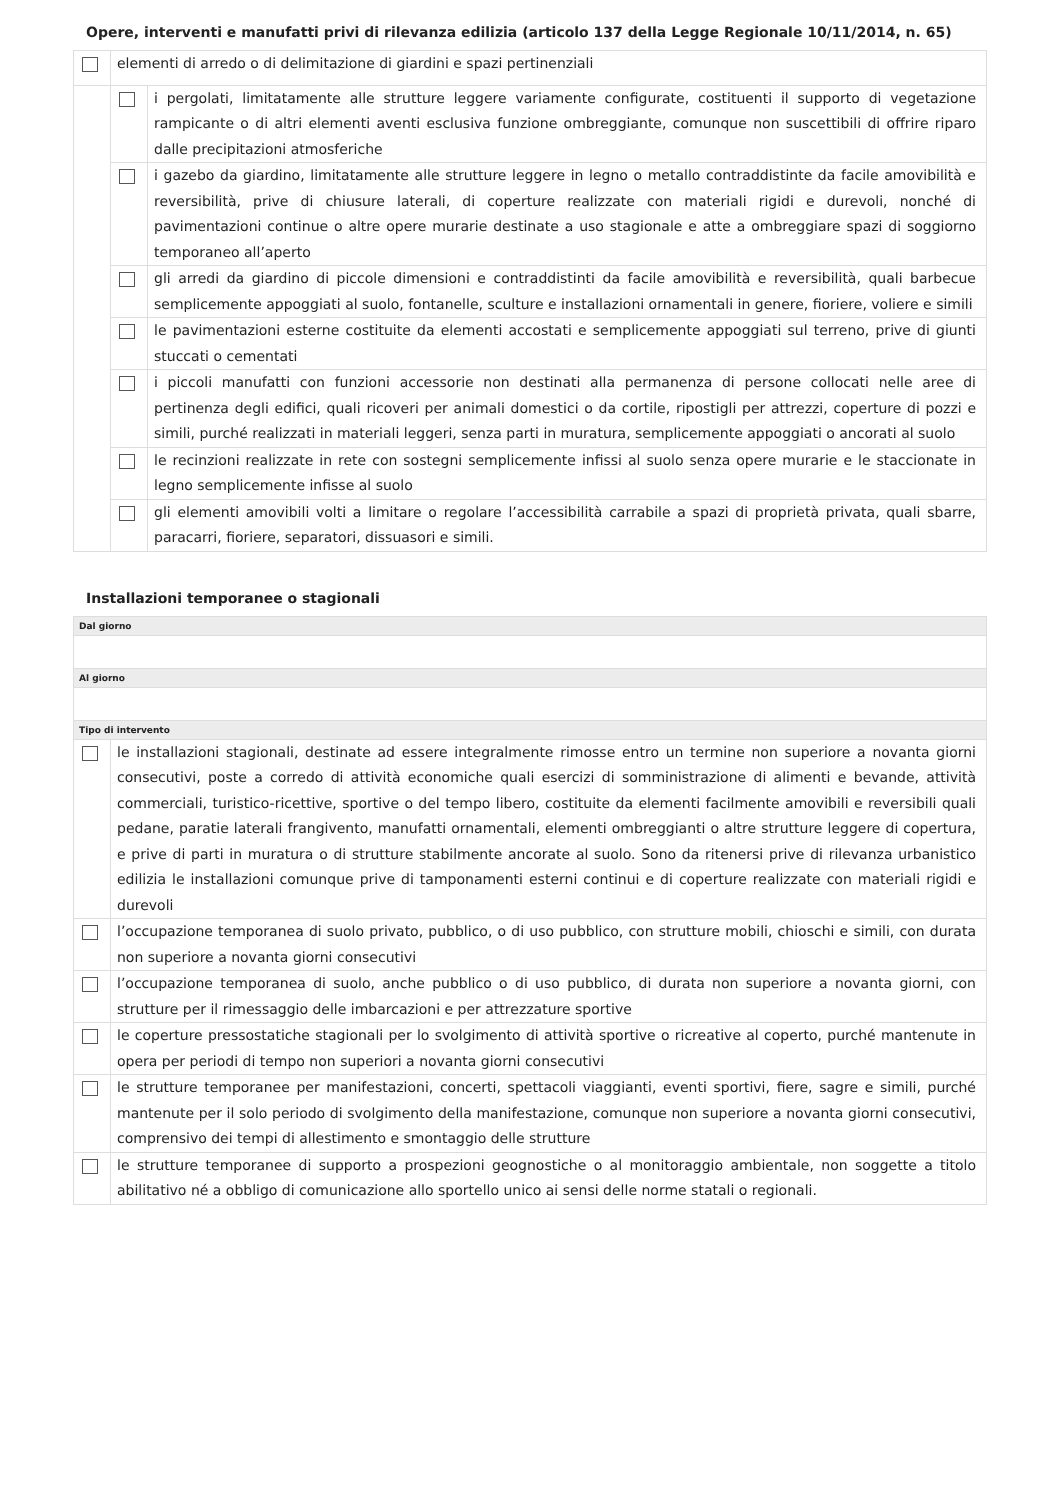Opere, interventi e manufatti privi di rilevanza edilizia (articolo 137 della Legge Regionale 10/11/2014, n. 65)
| | elementi di arredo o di delimitazione di giardini e spazi pertinenziali | |
| | | i pergolati, limitatamente alle strutture leggere variamente configurate, costituenti il supporto di vegetazione rampicante o di altri elementi aventi esclusiva funzione ombreggiante, comunque non suscettibili di offrire riparo dalle precipitazioni atmosferiche |
| | | i gazebo da giardino, limitatamente alle strutture leggere in legno o metallo contraddistinte da facile amovibilità e reversibilità, prive di chiusure laterali, di coperture realizzate con materiali rigidi e durevoli, nonché di pavimentazioni continue o altre opere murarie destinate a uso stagionale e atte a ombreggiare spazi di soggiorno temporaneo all’aperto |
| | | gli arredi da giardino di piccole dimensioni e contraddistinti da facile amovibilità e reversibilità, quali barbecue semplicemente appoggiati al suolo, fontanelle, sculture e installazioni ornamentali in genere, fioriere, voliere e simili |
| | | le pavimentazioni esterne costituite da elementi accostati e semplicemente appoggiati sul terreno, prive di giunti stuccati o cementati |
| | | i piccoli manufatti con funzioni accessorie non destinati alla permanenza di persone collocati nelle aree di pertinenza degli edifici, quali ricoveri per animali domestici o da cortile, ripostigli per attrezzi, coperture di pozzi e simili, purché realizzati in materiali leggeri, senza parti in muratura, semplicemente appoggiati o ancorati al suolo |
| | | le recinzioni realizzate in rete con sostegni semplicemente infissi al suolo senza opere murarie e le staccionate in legno semplicemente infisse al suolo |
| | | gli elementi amovibili volti a limitare o regolare l’accessibilità carrabile a spazi di proprietà privata, quali sbarre, paracarri, fioriere, separatori, dissuasori e simili. |
Installazioni temporanee o stagionali
| Dal giorno | |
| Al giorno | |
| Tipo di intervento | |
| | le installazioni stagionali, destinate ad essere integralmente rimosse entro un termine non superiore a novanta giorni consecutivi, poste a corredo di attività economiche quali esercizi di somministrazione di alimenti e bevande, attività commerciali, turistico-ricettive, sportive o del tempo libero, costituite da elementi facilmente amovibili e reversibili quali pedane, paratie laterali frangivento, manufatti ornamentali, elementi ombreggianti o altre strutture leggere di copertura, e prive di parti in muratura o di strutture stabilmente ancorate al suolo. Sono da ritenersi prive di rilevanza urbanistico edilizia le installazioni comunque prive di tamponamenti esterni continui e di coperture realizzate con materiali rigidi e durevoli |
| | l’occupazione temporanea di suolo privato, pubblico, o di uso pubblico, con strutture mobili, chioschi e simili, con durata non superiore a novanta giorni consecutivi |
| | l’occupazione temporanea di suolo, anche pubblico o di uso pubblico, di durata non superiore a novanta giorni, con strutture per il rimessaggio delle imbarcazioni e per attrezzature sportive |
| | le coperture pressostatiche stagionali per lo svolgimento di attività sportive o ricreative al coperto, purché mantenute in opera per periodi di tempo non superiori a novanta giorni consecutivi |
| | le strutture temporanee per manifestazioni, concerti, spettacoli viaggianti, eventi sportivi, fiere, sagre e simili, purché mantenute per il solo periodo di svolgimento della manifestazione, comunque non superiore a novanta giorni consecutivi, comprensivo dei tempi di allestimento e smontaggio delle strutture |
| | le strutture temporanee di supporto a prospezioni geognostiche o al monitoraggio ambientale, non soggette a titolo abilitativo né a obbligo di comunicazione allo sportello unico ai sensi delle norme statali o regionali. |